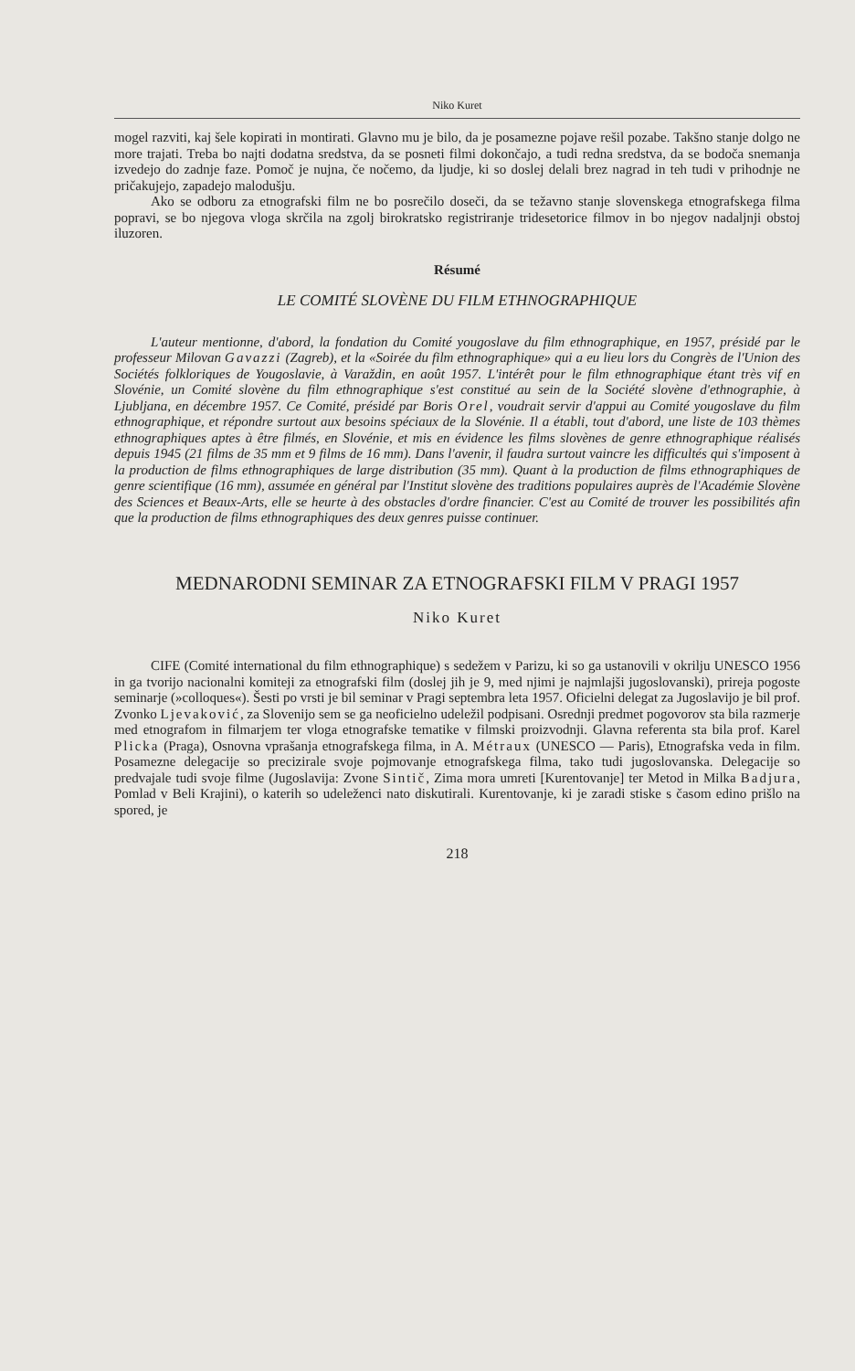Niko Kuret
mogel razviti, kaj šele kopirati in montirati. Glavno mu je bilo, da je posamezne pojave rešil pozabe. Takšno stanje dolgo ne more trajati. Treba bo najti dodatna sredstva, da se posneti filmi dokončajo, a tudi redna sredstva, da se bodoča snemanja izvedejo do zadnje faze. Pomoč je nujna, če nočemo, da ljudje, ki so doslej delali brez nagrad in teh tudi v prihodnje ne pričakujejo, zapadejo malodušju.
Ako se odboru za etnografski film ne bo posrečilo doseči, da se težavno stanje slovenskega etnografskega filma popravi, se bo njegova vloga skrčila na zgolj birokratsko registriranje tridesetorice filmov in bo njegov nadaljnji obstoj iluzoren.
Résumé
LE COMITÉ SLOVÈNE DU FILM ETHNOGRAPHIQUE
L'auteur mentionne, d'abord, la fondation du Comité yougoslave du film ethnographique, en 1957, présidé par le professeur Milovan Gavazzi (Zagreb), et la «Soirée du film ethnographique» qui a eu lieu lors du Congrès de l'Union des Sociétés folkloriques de Yougoslavie, à Varaždin, en août 1957. L'intérêt pour le film ethnographique étant très vif en Slovénie, un Comité slovène du film ethnographique s'est constitué au sein de la Société slovène d'ethnographie, à Ljubljana, en décembre 1957. Ce Comité, présidé par Boris Orel, voudrait servir d'appui au Comité yougoslave du film ethnographique, et répondre surtout aux besoins spéciaux de la Slovénie. Il a établi, tout d'abord, une liste de 103 thèmes ethnographiques aptes à être filmés, en Slovénie, et mis en évidence les films slovènes de genre ethnographique réalisés depuis 1945 (21 films de 35 mm et 9 films de 16 mm). Dans l'avenir, il faudra surtout vaincre les difficultés qui s'imposent à la production de films ethnographiques de large distribution (35 mm). Quant à la production de films ethnographiques de genre scientifique (16 mm), assumée en général par l'Institut slovène des traditions populaires auprès de l'Académie Slovène des Sciences et Beaux-Arts, elle se heurte à des obstacles d'ordre financier. C'est au Comité de trouver les possibilités afin que la production de films ethnographiques des deux genres puisse continuer.
MEDNARODNI SEMINAR ZA ETNOGRAFSKI FILM V PRAGI 1957
Niko Kuret
CIFE (Comité international du film ethnographique) s sedežem v Parizu, ki so ga ustanovili v okrilju UNESCO 1956 in ga tvorijo nacionalni komiteji za etnografski film (doslej jih je 9, med njimi je najmlajši jugoslovanski), prireja pogoste seminarje (»colloques«). Šesti po vrsti je bil seminar v Pragi septembra leta 1957. Oficielni delegat za Jugoslavijo je bil prof. Zvonko Ljevaković, za Slovenijo sem se ga neoficielno udeležil podpisani. Osrednji predmet pogovorov sta bila razmerje med etnografom in filmarjem ter vloga etnografske tematike v filmski proizvodnji. Glavna referenta sta bila prof. Karel Plicka (Praga), Osnovna vprašanja etnografskega filma, in A. Métraux (UNESCO — Paris), Etnografska veda in film. Posamezne delegacije so precizirale svoje pojmovanje etnografskega filma, tako tudi jugoslovanska. Delegacije so predvajale tudi svoje filme (Jugoslavija: Zvone Sintič, Zima mora umreti [Kurentovanje] ter Metod in Milka Badjura, Pomlad v Beli Krajini), o katerih so udeleženci nato diskutirali. Kurentovanje, ki je zaradi stiske s časom edino prišlo na spored, je
218